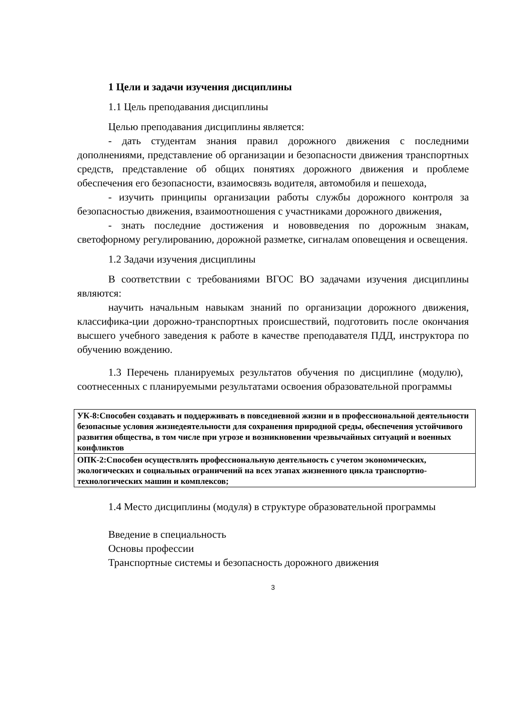1 Цели и задачи изучения дисциплины
1.1 Цель преподавания дисциплины
Целью преподавания дисциплины является:
- дать студентам знания правил дорожного движения с последними дополнениями, представление об организации и безопасности движения транспортных средств, представление об общих понятиях дорожного движения и проблеме обеспечения его безопасности, взаимосвязь водителя, автомобиля и пешехода,
- изучить принципы организации работы службы дорожного контроля за безопасностью движения, взаимоотношения с участниками дорожного движения,
- знать последние достижения и нововведения по дорожным знакам, светофорному регулированию, дорожной разметке, сигналам оповещения и освещения.
1.2 Задачи изучения дисциплины
В соответствии с требованиями ВГОС ВО задачами изучения дисциплины являются:
научить начальным навыкам знаний по организации дорожного движения, классифика-ции дорожно-транспортных происшествий, подготовить после окончания высшего учебного заведения к работе в качестве преподавателя ПДД, инструктора по обучению вождению.
1.3 Перечень планируемых результатов обучения по дисциплине (модулю), соотнесенных с планируемыми результатами освоения образовательной программы
| УК-8:Способен создавать и поддерживать в повседневной жизни и в профессиональной деятельности безопасные условия жизнедеятельности для сохранения природной среды, обеспечения устойчивого развития общества, в том числе при угрозе и возникновении чрезвычайных ситуаций и военных конфликтов |
| ОПК-2:Способен осуществлять профессиональную деятельность с учетом экономических, экологических и социальных ограничений на всех этапах жизненного цикла транспортно-технологических машин и комплексов; |
1.4 Место дисциплины (модуля) в структуре образовательной программы
Введение в специальность
Основы профессии
Транспортные системы и безопасность дорожного движения
3